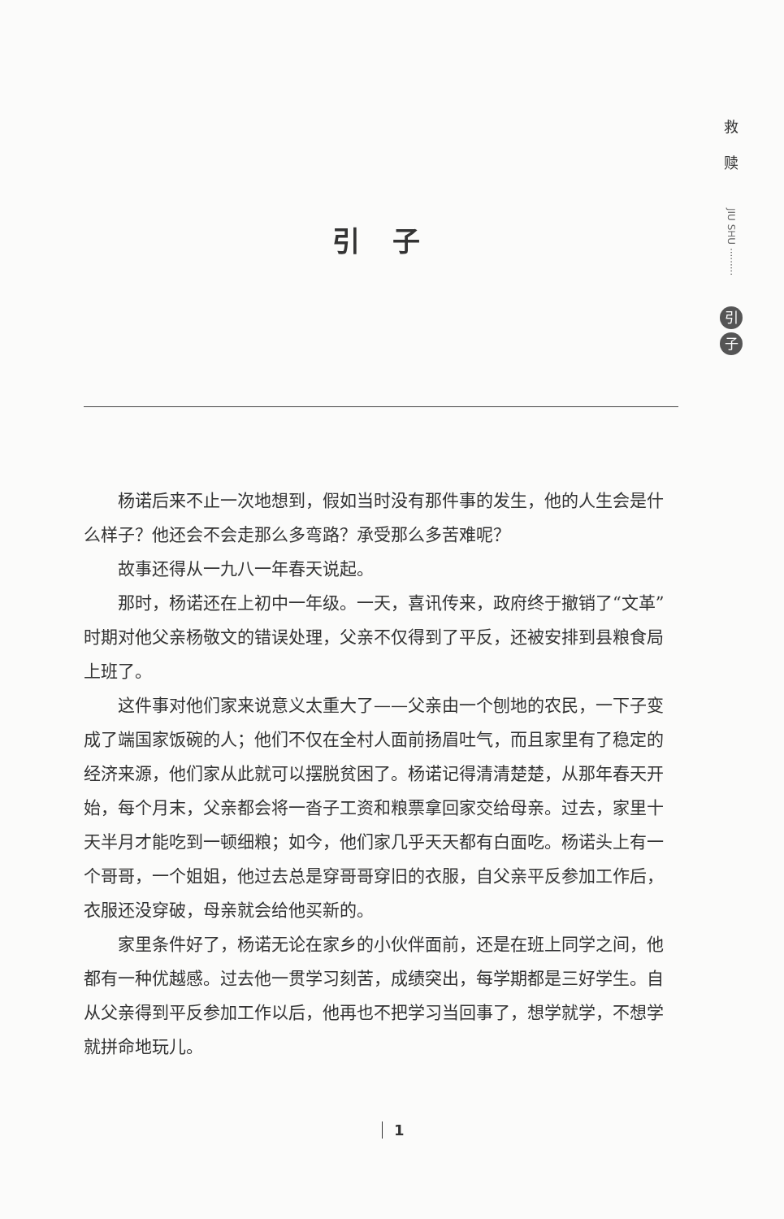救
赎
JIU SHU ·········
引子
引子
杨诺后来不止一次地想到，假如当时没有那件事的发生，他的人生会是什么样子？他还会不会走那么多弯路？承受那么多苦难呢？
故事还得从一九八一年春天说起。
那时，杨诺还在上初中一年级。一天，喜讯传来，政府终于撤销了“文革”时期对他父亲杨敬文的错误处理，父亲不仅得到了平反，还被安排到县粮食局上班了。
这件事对他们家来说意义太重大了——父亲由一个刨地的农民，一下子变成了端国家饭碗的人；他们不仅在全村人面前扬眉吐气，而且家里有了稳定的经济来源，他们家从此就可以摆脱贫困了。杨诺记得清清楚楚，从那年春天开始，每个月末，父亲都会将一沓子工资和粮票拿回家交给母亲。过去，家里十天半月才能吃到一顿细粮；如今，他们家几乎天天都有白面吃。杨诺头上有一个哥哥，一个姐姐，他过去总是穿哥哥穿旧的衣服，自父亲平反参加工作后，衣服还没穿破，母亲就会给他买新的。
家里条件好了，杨诺无论在家乡的小伙伴面前，还是在班上同学之间，他都有一种优越感。过去他一贯学习刻苦，成绩突出，每学期都是三好学生。自从父亲得到平反参加工作以后，他再也不把学习当回事了，想学就学，不想学就拼命地玩儿。
1